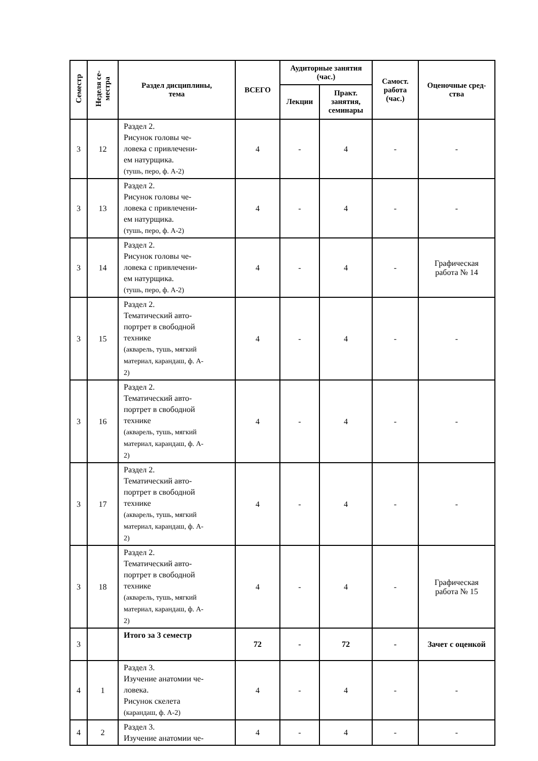| Семестр | Неделя се- местра | Раздел дисциплины, тема | ВСЕГО | Аудиторные занятия (час.) | | Самост. работа (час.) | Оценочные сред- ства |
| --- | --- | --- | --- | --- | --- | --- | --- |
| | | | | Лекции | Практ. занятия, семинары | | |
| 3 | 12 | Раздел 2. Рисунок головы че- ловека с привлечени- ем натурщика. (тушь, перо, ф. А-2) | 4 | - | 4 | - | - |
| 3 | 13 | Раздел 2. Рисунок головы че- ловека с привлечени- ем натурщика. (тушь, перо, ф. А-2) | 4 | - | 4 | - | - |
| 3 | 14 | Раздел 2. Рисунок головы че- ловека с привлечени- ем натурщика. (тушь, перо, ф. А-2) | 4 | - | 4 | - | Графическая работа № 14 |
| 3 | 15 | Раздел 2. Тематический авто- портрет в свободной технике (акварель, тушь, мягкий материал, карандаш, ф. А- 2) | 4 | - | 4 | - | - |
| 3 | 16 | Раздел 2. Тематический авто- портрет в свободной технике (акварель, тушь, мягкий материал, карандаш, ф. А- 2) | 4 | - | 4 | - | - |
| 3 | 17 | Раздел 2. Тематический авто- портрет в свободной технике (акварель, тушь, мягкий материал, карандаш, ф. А- 2) | 4 | - | 4 | - | - |
| 3 | 18 | Раздел 2. Тематический авто- портрет в свободной технике (акварель, тушь, мягкий материал, карандаш, ф. А- 2) | 4 | - | 4 | - | Графическая работа № 15 |
| 3 | | Итого за 3 семестр | 72 | - | 72 | - | Зачет с оценкой |
| 4 | 1 | Раздел 3. Изучение анатомии че- ловека. Рисунок скелета (карандаш, ф. А-2) | 4 | - | 4 | - | - |
| 4 | 2 | Раздел 3. Изучение анатомии че- | 4 | - | 4 | - | - |